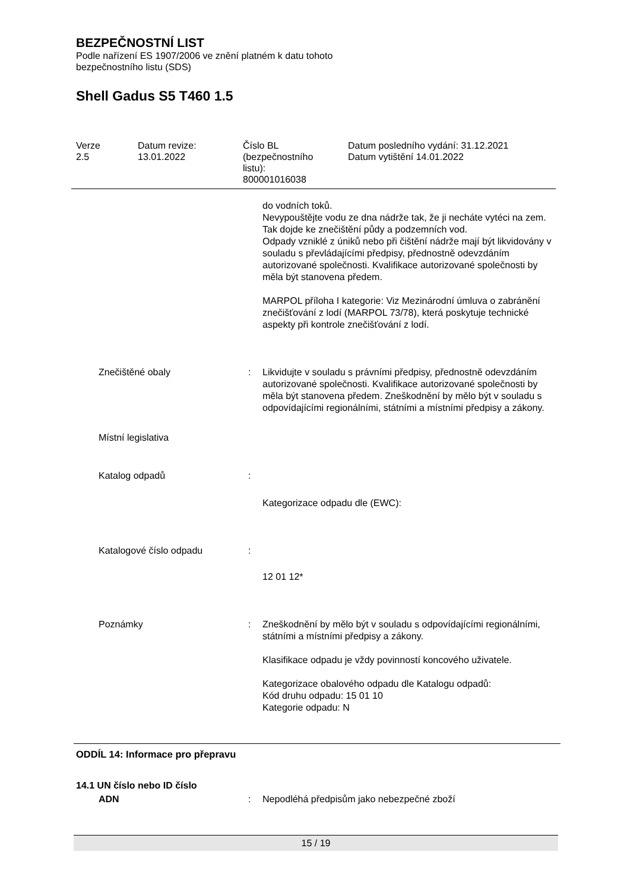BEZPEČNOSTNÍ LIST
Podle nařízení ES 1907/2006 ve znění platném k datu tohoto
bezpečnostního listu (SDS)
Shell Gadus S5 T460 1.5
| Verze 2.5 | Datum revize: 13.01.2022 | Číslo BL (bezpečnostního listu): 800001016038 | Datum posledního vydání: 31.12.2021 Datum vytištění 14.01.2022 |
| | | do vodních toků. Nevypouštějte vodu ze dna nádrže tak, že ji necháte vytéci na zem. Tak dojde ke znečištění půdy a podzemních vod. Odpady vzniklé z úniků nebo při čištění nádrže mají být likvidovány v souladu s převládajícími předpisy, přednostně odevzdáním autorizované společnosti. Kvalifikace autorizované společnosti by měla být stanovena předem. MARPOL příloha I kategorie: Viz Mezinárodní úmluva o zabránění znečišťování z lodí (MARPOL 73/78), která poskytuje technické aspekty při kontrole znečišťování z lodí. |
| Znečištěné obaly | : | Likvidujte v souladu s právními předpisy, přednostně odevzdáním autorizované společnosti. Kvalifikace autorizované společnosti by měla být stanovena předem. Zneškodnění by mělo být v souladu s odpovídajícími regionálními, státními a místními předpisy a zákony. |
| Místní legislativa | | |
| Katalog odpadů | : | |
| | | Kategorizace odpadu dle (EWC): |
| Katalogové číslo odpadu | : | |
| | | 12 01 12* |
| Poznámky | : | Zneškodnění by mělo být v souladu s odpovídajícími regionálními, státními a místními předpisy a zákony. Klasifikace odpadu je vždy povinností koncového uživatele. Kategorizace obalového odpadu dle Katalogu odpadů: Kód druhu odpadu: 15 01 10 Kategorie odpadu: N |
ODDÍL 14: Informace pro přepravu
14.1 UN číslo nebo ID číslo
| ADN | : | Nepodléhá předpisům jako nebezpečné zboží |
15 / 19